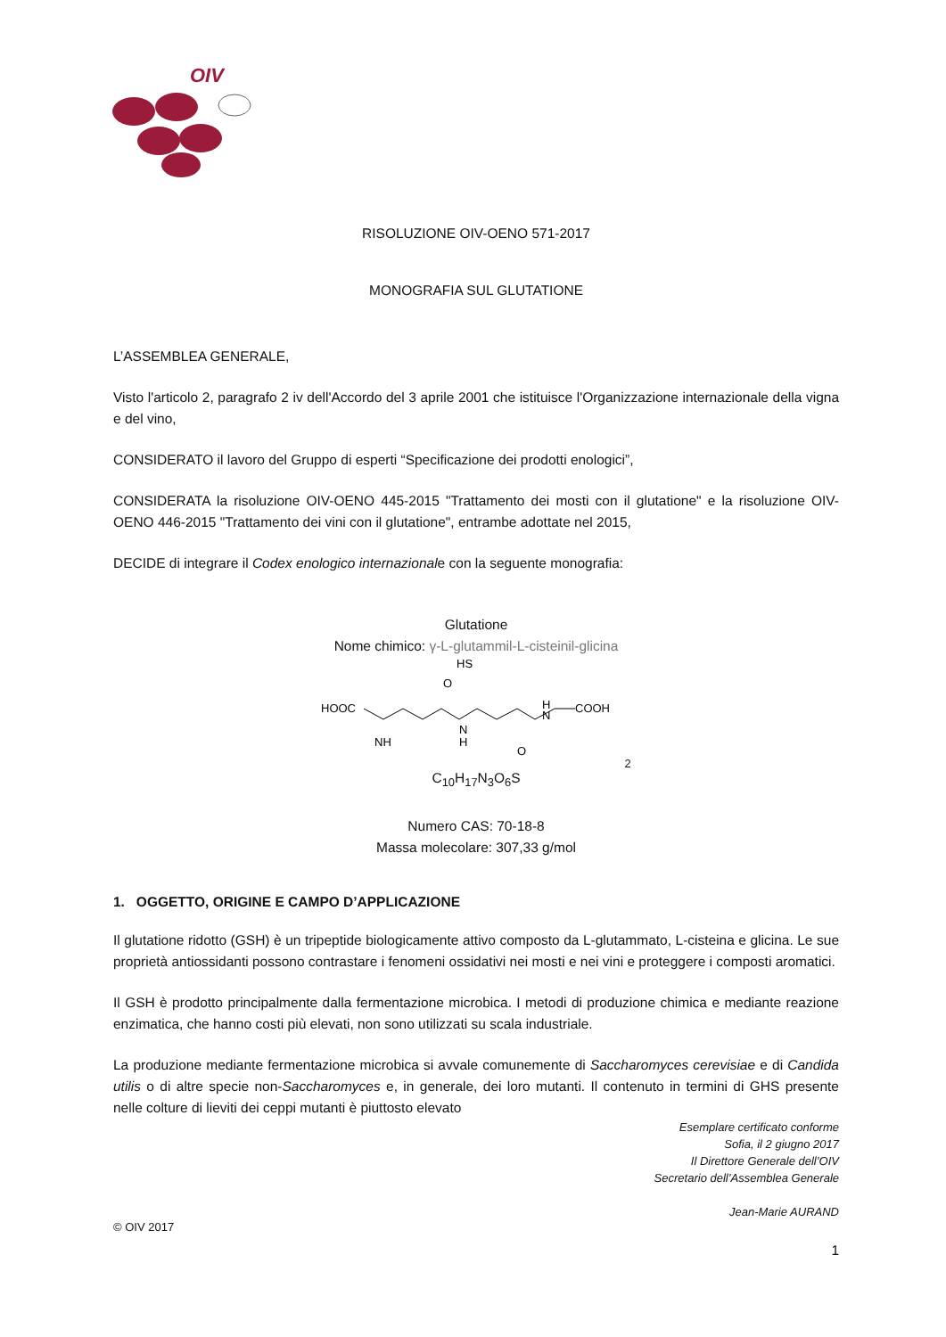OIV
RISOLUZIONE OIV-OENO 571-2017
MONOGRAFIA SUL GLUTATIONE
L’ASSEMBLEA GENERALE,
Visto l'articolo 2, paragrafo 2 iv dell'Accordo del 3 aprile 2001 che istituisce l'Organizzazione internazionale della vigna e del vino,
CONSIDERATO il lavoro del Gruppo di esperti “Specificazione dei prodotti enologici”,
CONSIDERATA la risoluzione OIV-OENO 445-2015 "Trattamento dei mosti con il glutatione" e la risoluzione OIV-OENO 446-2015 "Trattamento dei vini con il glutatione", entrambe adottate nel 2015,
DECIDE di integrare il Codex enologico internazionale con la seguente monografia:
Glutatione
Nome chimico: γ-L-glutammil-L-cisteinil-glicina
HOOC
O
N
H
H
N
COOH
HS
O
NH2
C<sub>10</sub>H<sub>17</sub>N<sub>3</sub>O<sub>6</sub>S
Numero CAS: 70-18-8
Massa molecolare: 307,33 g/mol
1. OGGETTO, ORIGINE E CAMPO D’APPLICAZIONE
Il glutatione ridotto (GSH) è un tripeptide biologicamente attivo composto da L-glutammato, L-cisteina e glicina. Le sue proprietà antiossidanti possono contrastare i fenomeni ossidativi nei mosti e nei vini e proteggere i composti aromatici.
Il GSH è prodotto principalmente dalla fermentazione microbica. I metodi di produzione chimica e mediante reazione enzimatica, che hanno costi più elevati, non sono utilizzati su scala industriale.
La produzione mediante fermentazione microbica si avvale comunemente di Saccharomyces cerevisiae e di Candida utilis o di altre specie non-Saccharomyces e, in generale, dei loro mutanti. Il contenuto in termini di GHS presente nelle colture di lieviti dei ceppi mutanti è piuttosto elevato
Esemplare certificato conforme
Sofia, il 2 giugno 2017
Il Direttore Generale dell’OIV
Secretario dell’Assemblea Generale
Jean-Marie AURAND
© OIV 2017
1